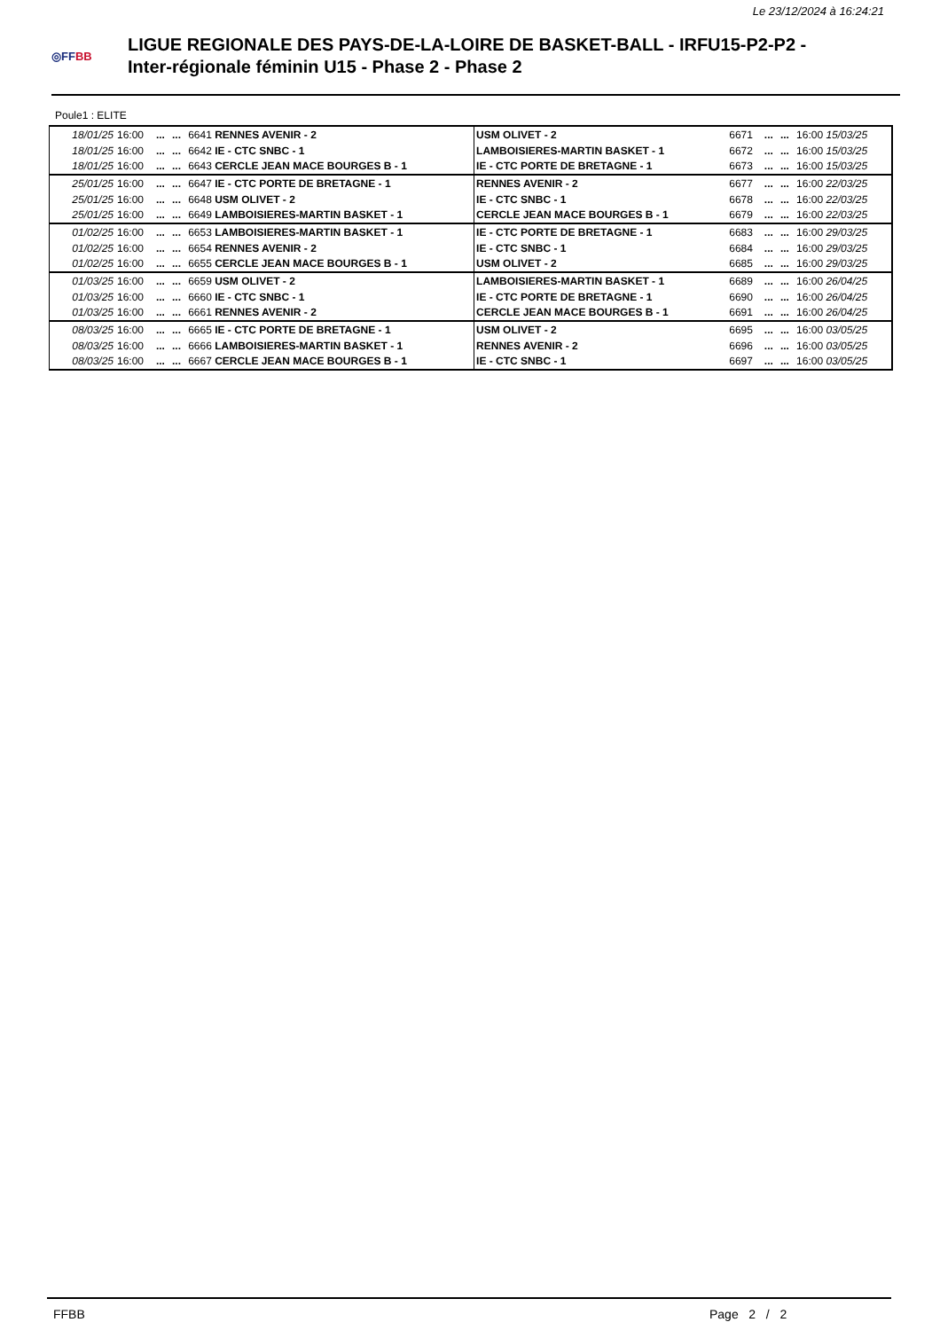Le 23/12/2024 à 16:24:21
◎FFBB
LIGUE REGIONALE DES PAYS-DE-LA-LOIRE DE BASKET-BALL - IRFU15-P2-P2 -
Inter-régionale féminin U15 - Phase 2 - Phase 2
Poule1 : ELITE
| 18/01/25 | 16:00 | ... | ... | 6641 RENNES AVENIR - 2 | USM OLIVET - 2 | 6671 | ... | ... | 16:00 15/03/25 |
| 18/01/25 | 16:00 | ... | ... | 6642 IE - CTC SNBC - 1 | LAMBOISIERES-MARTIN BASKET - 1 | 6672 | ... | ... | 16:00 15/03/25 |
| 18/01/25 | 16:00 | ... | ... | 6643 CERCLE JEAN MACE BOURGES B - 1 | IE - CTC PORTE DE BRETAGNE - 1 | 6673 | ... | ... | 16:00 15/03/25 |
| 25/01/25 | 16:00 | ... | ... | 6647 IE - CTC PORTE DE BRETAGNE - 1 | RENNES AVENIR - 2 | 6677 | ... | ... | 16:00 22/03/25 |
| 25/01/25 | 16:00 | ... | ... | 6648 USM OLIVET - 2 | IE - CTC SNBC - 1 | 6678 | ... | ... | 16:00 22/03/25 |
| 25/01/25 | 16:00 | ... | ... | 6649 LAMBOISIERES-MARTIN BASKET - 1 | CERCLE JEAN MACE BOURGES B - 1 | 6679 | ... | ... | 16:00 22/03/25 |
| 01/02/25 | 16:00 | ... | ... | 6653 LAMBOISIERES-MARTIN BASKET - 1 | IE - CTC PORTE DE BRETAGNE - 1 | 6683 | ... | ... | 16:00 29/03/25 |
| 01/02/25 | 16:00 | ... | ... | 6654 RENNES AVENIR - 2 | IE - CTC SNBC - 1 | 6684 | ... | ... | 16:00 29/03/25 |
| 01/02/25 | 16:00 | ... | ... | 6655 CERCLE JEAN MACE BOURGES B - 1 | USM OLIVET - 2 | 6685 | ... | ... | 16:00 29/03/25 |
| 01/03/25 | 16:00 | ... | ... | 6659 USM OLIVET - 2 | LAMBOISIERES-MARTIN BASKET - 1 | 6689 | ... | ... | 16:00 26/04/25 |
| 01/03/25 | 16:00 | ... | ... | 6660 IE - CTC SNBC - 1 | IE - CTC PORTE DE BRETAGNE - 1 | 6690 | ... | ... | 16:00 26/04/25 |
| 01/03/25 | 16:00 | ... | ... | 6661 RENNES AVENIR - 2 | CERCLE JEAN MACE BOURGES B - 1 | 6691 | ... | ... | 16:00 26/04/25 |
| 08/03/25 | 16:00 | ... | ... | 6665 IE - CTC PORTE DE BRETAGNE - 1 | USM OLIVET - 2 | 6695 | ... | ... | 16:00 03/05/25 |
| 08/03/25 | 16:00 | ... | ... | 6666 LAMBOISIERES-MARTIN BASKET - 1 | RENNES AVENIR - 2 | 6696 | ... | ... | 16:00 03/05/25 |
| 08/03/25 | 16:00 | ... | ... | 6667 CERCLE JEAN MACE BOURGES B - 1 | IE - CTC SNBC - 1 | 6697 | ... | ... | 16:00 03/05/25 |
FFBB Page 2 / 2